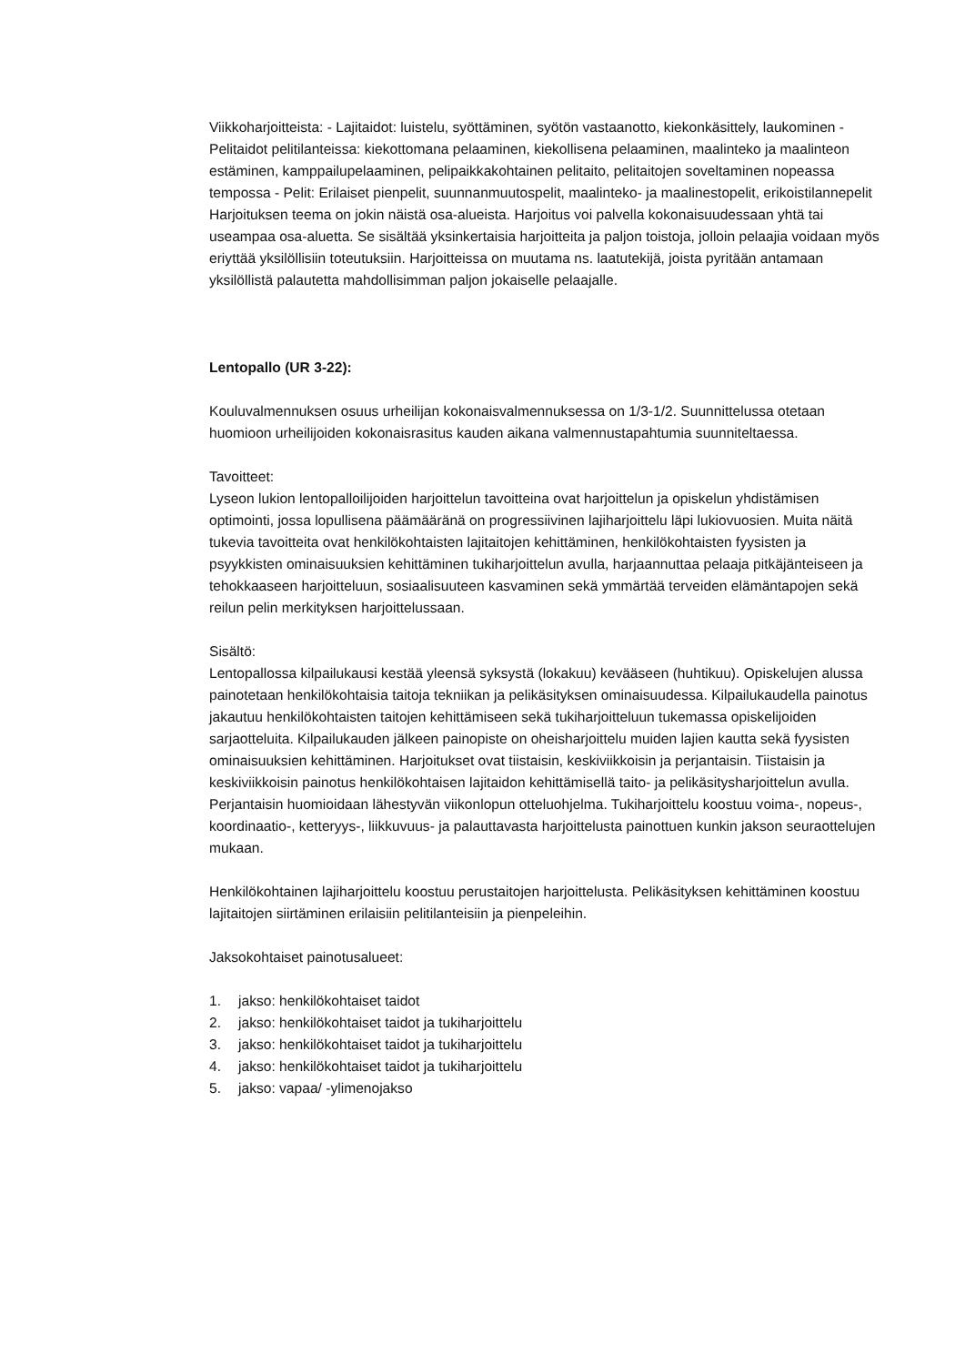Viikkoharjoitteista: - Lajitaidot: luistelu, syöttäminen, syötön vastaanotto, kiekonkäsittely, laukominen - Pelitaidot pelitilanteissa: kiekottomana pelaaminen, kiekollisena pelaaminen, maalinteko ja maalinteon estäminen, kamppailupelaaminen, pelipaikkakohtainen pelitaito, pelitaitojen soveltaminen nopeassa tempossa - Pelit: Erilaiset pienpelit, suunnanmuutospelit, maalinteko- ja maalinestopelit, erikoistilannepelit Harjoituksen teema on jokin näistä osa-alueista. Harjoitus voi palvella kokonaisuudessaan yhtä tai useampaa osa-aluetta. Se sisältää yksinkertaisia harjoitteita ja paljon toistoja, jolloin pelaajia voidaan myös eriyttää yksilöllisiin toteutuksiin. Harjoitteissa on muutama ns. laatutekijä, joista pyritään antamaan yksilöllistä palautetta mahdollisimman paljon jokaiselle pelaajalle.
Lentopallo (UR 3-22):
Kouluvalmennuksen osuus urheilijan kokonaisvalmennuksessa on 1/3-1/2. Suunnittelussa otetaan huomioon urheilijoiden kokonaisrasitus kauden aikana valmennustapahtumia suunniteltaessa.
Tavoitteet:
Lyseon lukion lentopalloilijoiden harjoittelun tavoitteina ovat harjoittelun ja opiskelun yhdistämisen optimointi, jossa lopullisena päämääränä on progressiivinen lajiharjoittelu läpi lukiovuosien. Muita näitä tukevia tavoitteita ovat henkilökohtaisten lajitaitojen kehittäminen, henkilökohtaisten fyysisten ja psyykkisten ominaisuuksien kehittäminen tukiharjoittelun avulla, harjaannuttaa pelaaja pitkäjänteiseen ja tehokkaaseen harjoitteluun, sosiaalisuuteen kasvaminen sekä ymmärtää terveiden elämäntapojen sekä reilun pelin merkityksen harjoittelussaan.
Sisältö:
Lentopallossa kilpailukausi kestää yleensä syksystä (lokakuu) kevääseen (huhtikuu). Opiskelujen alussa painotetaan henkilökohtaisia taitoja tekniikan ja pelikäsityksen ominaisuudessa. Kilpailukaudella painotus jakautuu henkilökohtaisten taitojen kehittämiseen sekä tukiharjoitteluun tukemassa opiskelijoiden sarjaotteluita. Kilpailukauden jälkeen painopiste on oheisharjoittelu muiden lajien kautta sekä fyysisten ominaisuuksien kehittäminen. Harjoitukset ovat tiistaisin, keskiviikkoisin ja perjantaisin. Tiistaisin ja keskiviikkoisin painotus henkilökohtaisen lajitaidon kehittämisellä taito- ja pelikäsitysharjoittelun avulla. Perjantaisin huomioidaan lähestyvän viikonlopun otteluohjelma. Tukiharjoittelu koostuu voima-, nopeus-, koordinaatio-, ketteryys-, liikkuvuus- ja palauttavasta harjoittelusta painottuen kunkin jakson seuraottelujen mukaan.
Henkilökohtainen lajiharjoittelu koostuu perustaitojen harjoittelusta. Pelikäsityksen kehittäminen koostuu lajitaitojen siirtäminen erilaisiin pelitilanteisiin ja pienpeleihin.
Jaksokohtaiset painotusalueet:
1. jakso: henkilökohtaiset taidot
2. jakso: henkilökohtaiset taidot ja tukiharjoittelu
3. jakso: henkilökohtaiset taidot ja tukiharjoittelu
4. jakso: henkilökohtaiset taidot ja tukiharjoittelu
5. jakso: vapaa/ -ylimenojakso